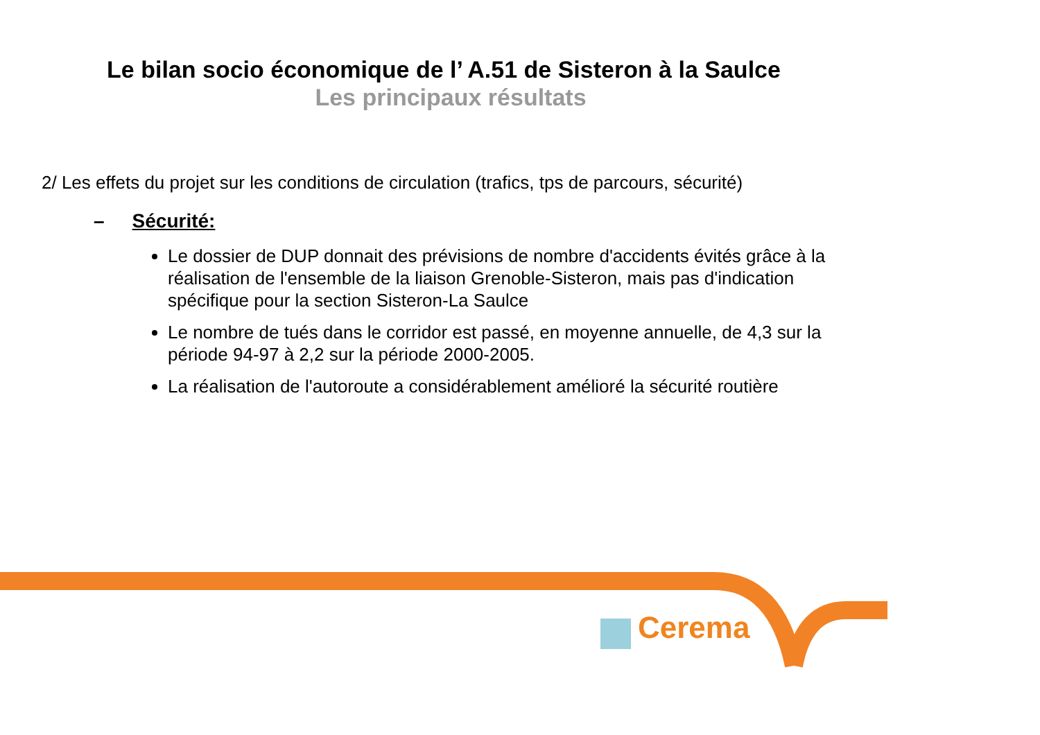Le bilan socio économique de l’ A.51 de Sisteron à la Saulce
Les principaux résultats
2/ Les effets du projet sur les conditions de circulation (trafics, tps de parcours, sécurité)
– Sécurité:
Le dossier de DUP donnait des prévisions de nombre d'accidents évités grâce à la réalisation de l'ensemble de la liaison Grenoble-Sisteron, mais pas d'indication spécifique pour la section Sisteron-La Saulce
Le nombre de tués dans le corridor est passé, en moyenne annuelle, de 4,3 sur la période 94-97 à 2,2 sur la période 2000-2005.
La réalisation de l'autoroute a considérablement amélioré la sécurité routière
Cerema